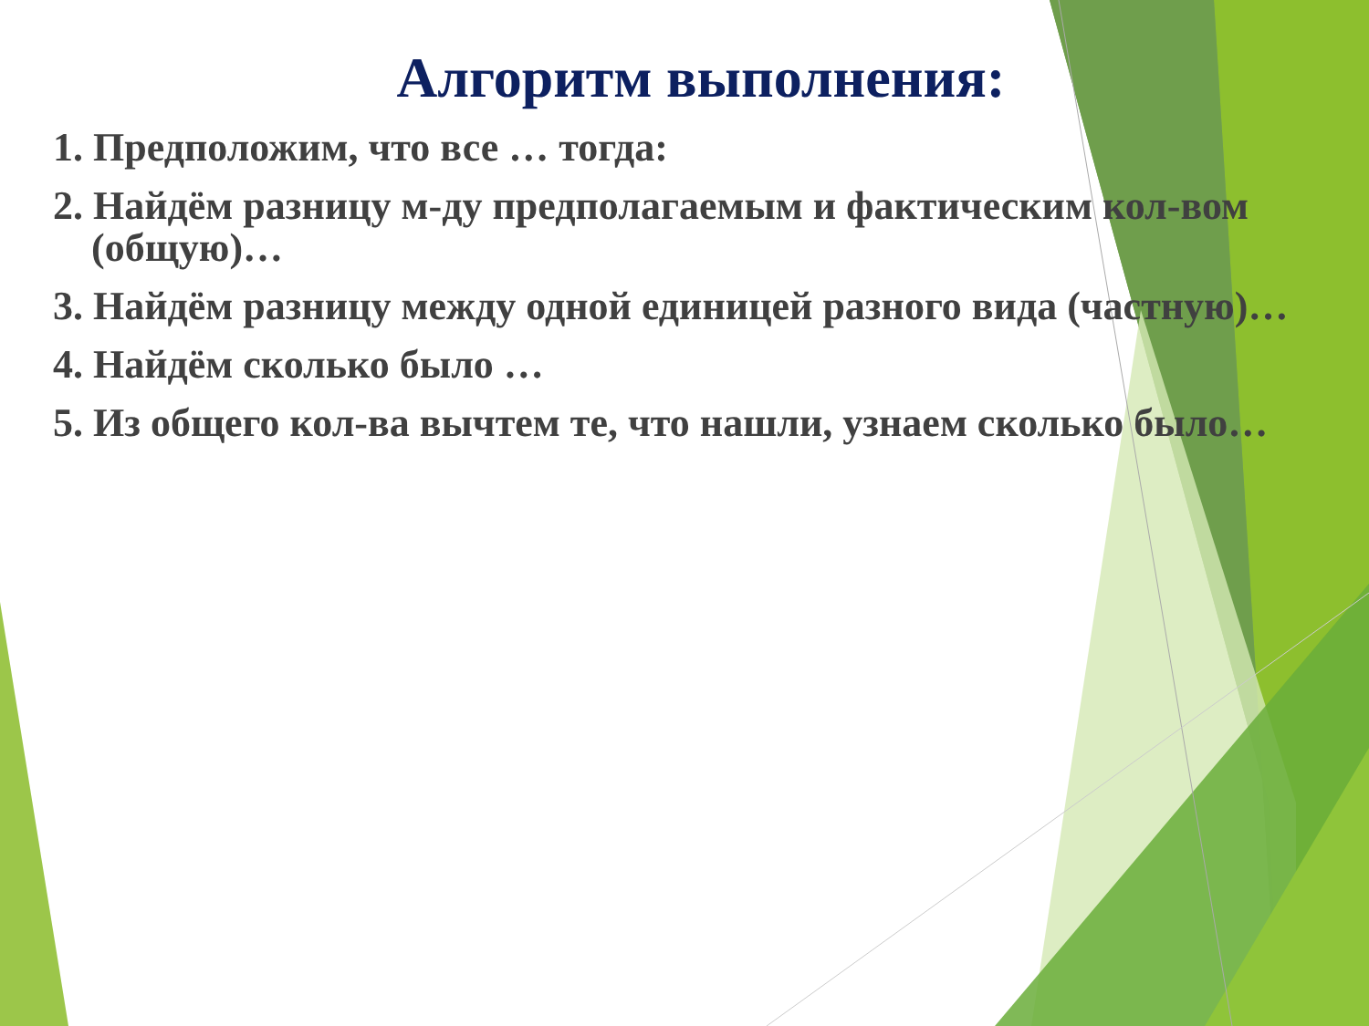Алгоритм выполнения:
1. Предположим, что все … тогда:
2. Найдём разницу м-ду предполагаемым и фактическим кол-вом (общую)…
3. Найдём разницу между одной единицей разного вида (частную)…
4. Найдём сколько было …
5. Из общего кол-ва вычтем те, что нашли, узнаем сколько было…